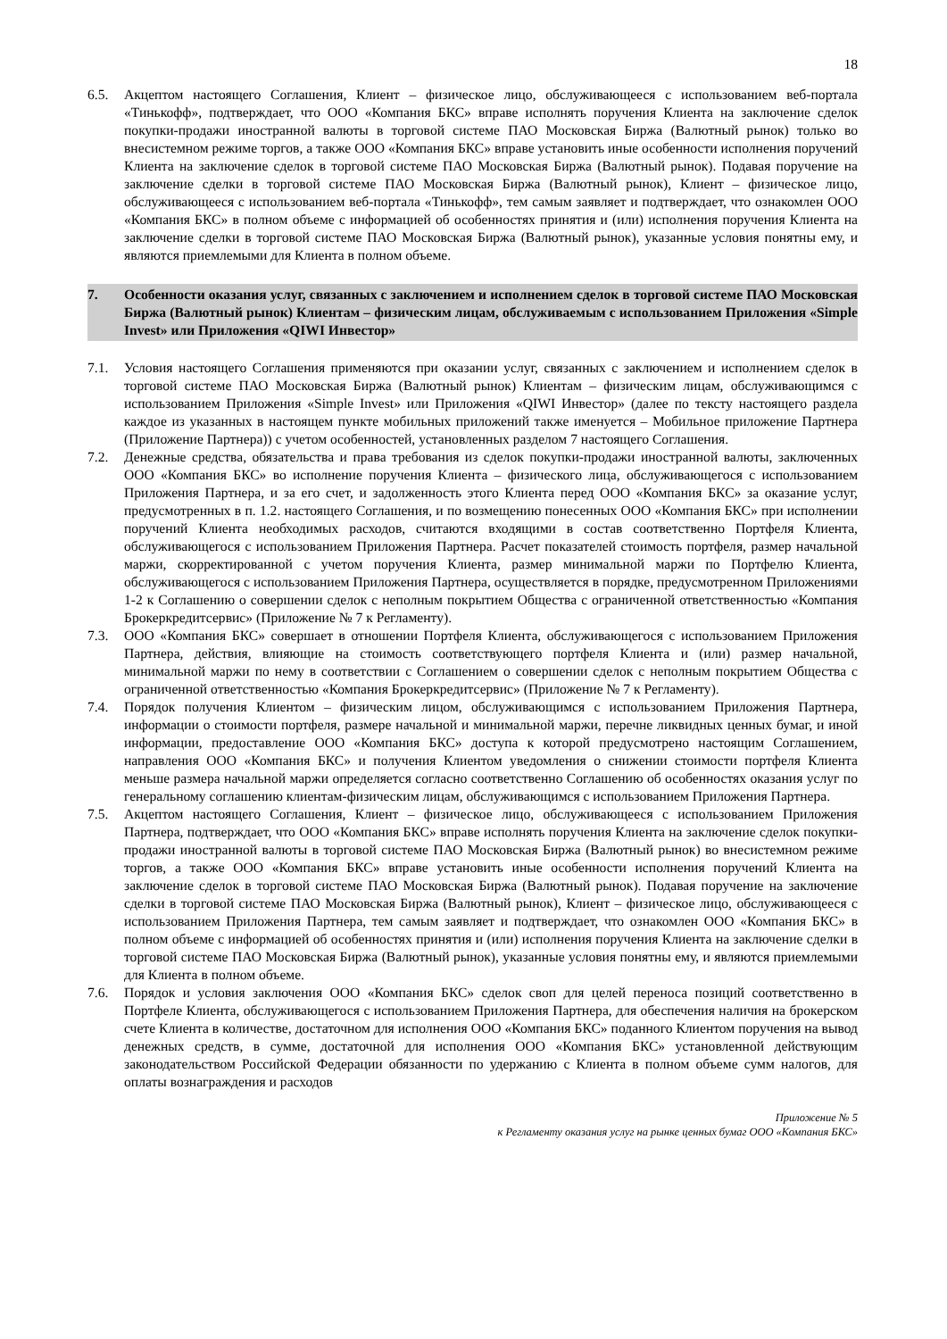18
6.5. Акцептом настоящего Соглашения, Клиент – физическое лицо, обслуживающееся с использованием веб-портала «Тинькофф», подтверждает, что ООО «Компания БКС» вправе исполнять поручения Клиента на заключение сделок покупки-продажи иностранной валюты в торговой системе ПАО Московская Биржа (Валютный рынок) только во внесистемном режиме торгов, а также ООО «Компания БКС» вправе установить иные особенности исполнения поручений Клиента на заключение сделок в торговой системе ПАО Московская Биржа (Валютный рынок). Подавая поручение на заключение сделки в торговой системе ПАО Московская Биржа (Валютный рынок), Клиент – физическое лицо, обслуживающееся с использованием веб-портала «Тинькофф», тем самым заявляет и подтверждает, что ознакомлен ООО «Компания БКС» в полном объеме с информацией об особенностях принятия и (или) исполнения поручения Клиента на заключение сделки в торговой системе ПАО Московская Биржа (Валютный рынок), указанные условия понятны ему, и являются приемлемыми для Клиента в полном объеме.
7. Особенности оказания услуг, связанных с заключением и исполнением сделок в торговой системе ПАО Московская Биржа (Валютный рынок) Клиентам – физическим лицам, обслуживаемым с использованием Приложения «Simple Invest» или Приложения «QIWI Инвестор»
7.1. Условия настоящего Соглашения применяются при оказании услуг, связанных с заключением и исполнением сделок в торговой системе ПАО Московская Биржа (Валютный рынок) Клиентам – физическим лицам, обслуживающимся с использованием Приложения «Simple Invest» или Приложения «QIWI Инвестор» (далее по тексту настоящего раздела каждое из указанных в настоящем пункте мобильных приложений также именуется – Мобильное приложение Партнера (Приложение Партнера)) с учетом особенностей, установленных разделом 7 настоящего Соглашения.
7.2. Денежные средства, обязательства и права требования из сделок покупки-продажи иностранной валюты, заключенных ООО «Компания БКС» во исполнение поручения Клиента – физического лица, обслуживающегося с использованием Приложения Партнера, и за его счет, и задолженность этого Клиента перед ООО «Компания БКС» за оказание услуг, предусмотренных в п. 1.2. настоящего Соглашения, и по возмещению понесенных ООО «Компания БКС» при исполнении поручений Клиента необходимых расходов, считаются входящими в состав соответственно Портфеля Клиента, обслуживающегося с использованием Приложения Партнера. Расчет показателей стоимость портфеля, размер начальной маржи, скорректированной с учетом поручения Клиента, размер минимальной маржи по Портфелю Клиента, обслуживающегося с использованием Приложения Партнера, осуществляется в порядке, предусмотренном Приложениями 1-2 к Соглашению о совершении сделок с неполным покрытием Общества с ограниченной ответственностью «Компания Брокеркредитсервис» (Приложение № 7 к Регламенту).
7.3. ООО «Компания БКС» совершает в отношении Портфеля Клиента, обслуживающегося с использованием Приложения Партнера, действия, влияющие на стоимость соответствующего портфеля Клиента и (или) размер начальной, минимальной маржи по нему в соответствии с Соглашением о совершении сделок с неполным покрытием Общества с ограниченной ответственностью «Компания Брокеркредитсервис» (Приложение № 7 к Регламенту).
7.4. Порядок получения Клиентом – физическим лицом, обслуживающимся с использованием Приложения Партнера, информации о стоимости портфеля, размере начальной и минимальной маржи, перечне ликвидных ценных бумаг, и иной информации, предоставление ООО «Компания БКС» доступа к которой предусмотрено настоящим Соглашением, направления ООО «Компания БКС» и получения Клиентом уведомления о снижении стоимости портфеля Клиента меньше размера начальной маржи определяется согласно соответственно Соглашению об особенностях оказания услуг по генеральному соглашению клиентам-физическим лицам, обслуживающимся с использованием Приложения Партнера.
7.5. Акцептом настоящего Соглашения, Клиент – физическое лицо, обслуживающееся с использованием Приложения Партнера, подтверждает, что ООО «Компания БКС» вправе исполнять поручения Клиента на заключение сделок покупки-продажи иностранной валюты в торговой системе ПАО Московская Биржа (Валютный рынок) во внесистемном режиме торгов, а также ООО «Компания БКС» вправе установить иные особенности исполнения поручений Клиента на заключение сделок в торговой системе ПАО Московская Биржа (Валютный рынок). Подавая поручение на заключение сделки в торговой системе ПАО Московская Биржа (Валютный рынок), Клиент – физическое лицо, обслуживающееся с использованием Приложения Партнера, тем самым заявляет и подтверждает, что ознакомлен ООО «Компания БКС» в полном объеме с информацией об особенностях принятия и (или) исполнения поручения Клиента на заключение сделки в торговой системе ПАО Московская Биржа (Валютный рынок), указанные условия понятны ему, и являются приемлемыми для Клиента в полном объеме.
7.6. Порядок и условия заключения ООО «Компания БКС» сделок своп для целей переноса позиций соответственно в Портфеле Клиента, обслуживающегося с использованием Приложения Партнера, для обеспечения наличия на брокерском счете Клиента в количестве, достаточном для исполнения ООО «Компания БКС» поданного Клиентом поручения на вывод денежных средств, в сумме, достаточной для исполнения ООО «Компания БКС» установленной действующим законодательством Российской Федерации обязанности по удержанию с Клиента в полном объеме сумм налогов, для оплаты вознаграждения и расходов
Приложение № 5
к Регламенту оказания услуг на рынке ценных бумаг ООО «Компания БКС»